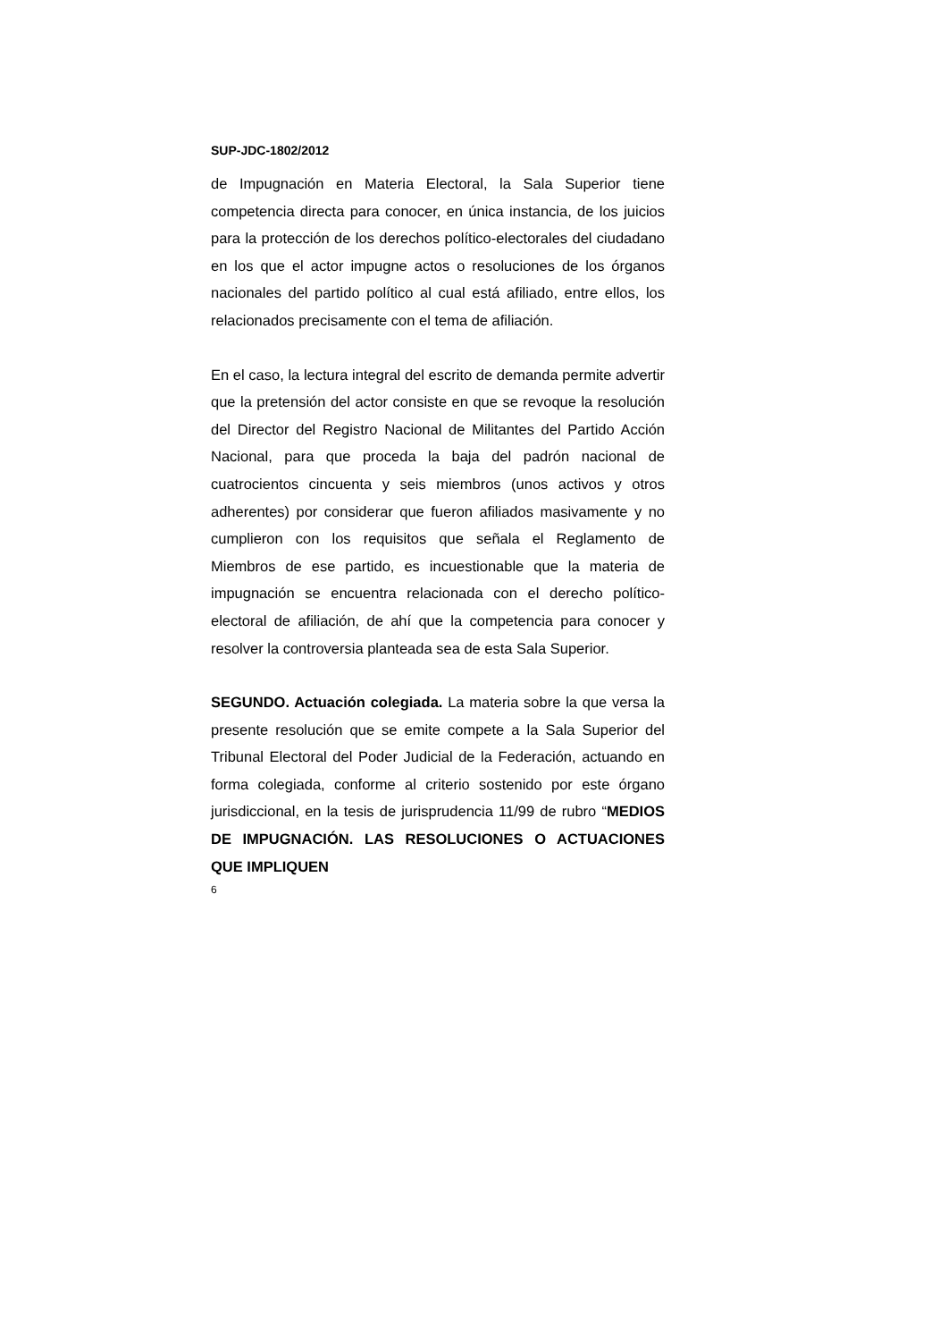SUP-JDC-1802/2012
de Impugnación en Materia Electoral, la Sala Superior tiene competencia directa para conocer, en única instancia, de los juicios para la protección de los derechos político-electorales del ciudadano en los que el actor impugne actos o resoluciones de los órganos nacionales del partido político al cual está afiliado, entre ellos, los relacionados precisamente con el tema de afiliación.
En el caso, la lectura integral del escrito de demanda permite advertir que la pretensión del actor consiste en que se revoque la resolución del Director del Registro Nacional de Militantes del Partido Acción Nacional, para que proceda la baja del padrón nacional de cuatrocientos cincuenta y seis miembros (unos activos y otros adherentes) por considerar que fueron afiliados masivamente y no cumplieron con los requisitos que señala el Reglamento de Miembros de ese partido, es incuestionable que la materia de impugnación se encuentra relacionada con el derecho político-electoral de afiliación, de ahí que la competencia para conocer y resolver la controversia planteada sea de esta Sala Superior.
SEGUNDO. Actuación colegiada. La materia sobre la que versa la presente resolución que se emite compete a la Sala Superior del Tribunal Electoral del Poder Judicial de la Federación, actuando en forma colegiada, conforme al criterio sostenido por este órgano jurisdiccional, en la tesis de jurisprudencia 11/99 de rubro “MEDIOS DE IMPUGNACIÓN. LAS RESOLUCIONES O ACTUACIONES QUE IMPLIQUEN
6